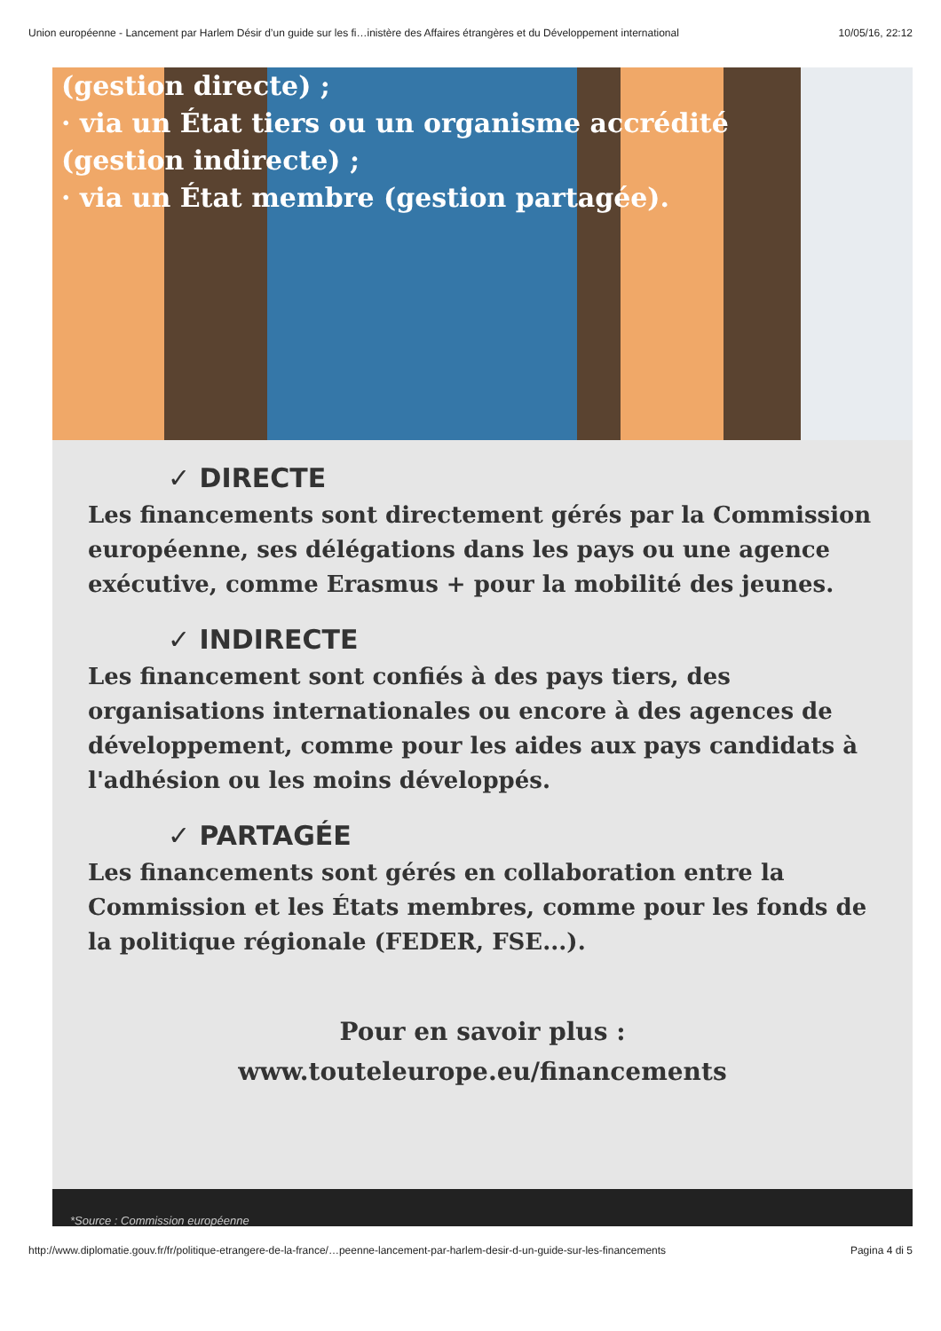Union européenne - Lancement par Harlem Désir d’un guide sur les fi…inistère des Affaires étrangères et du Développement international 10/05/16, 22:12
(gestion directe) ;
· via un État tiers ou un organisme accrédité
(gestion indirecte) ;
· via un État membre (gestion partagée).
✓ DIRECTE
Les financements sont directement gérés par la Commission européenne, ses délégations dans les pays ou une agence exécutive, comme Erasmus + pour la mobilité des jeunes.
✓ INDIRECTE
Les financement sont confiés à des pays tiers, des organisations internationales ou encore à des agences de développement, comme pour les aides aux pays candidats à l'adhésion ou les moins développés.
✓ PARTAGÉE
Les financements sont gérés en collaboration entre la Commission et les États membres, comme pour les fonds de la politique régionale (FEDER, FSE...).
Pour en savoir plus :
www.touteleurope.eu/financements
*Source : Commission européenne
http://www.diplomatie.gouv.fr/fr/politique-etrangere-de-la-france/…peenne-lancement-par-harlem-desir-d-un-guide-sur-les-financements Pagina 4 di 5